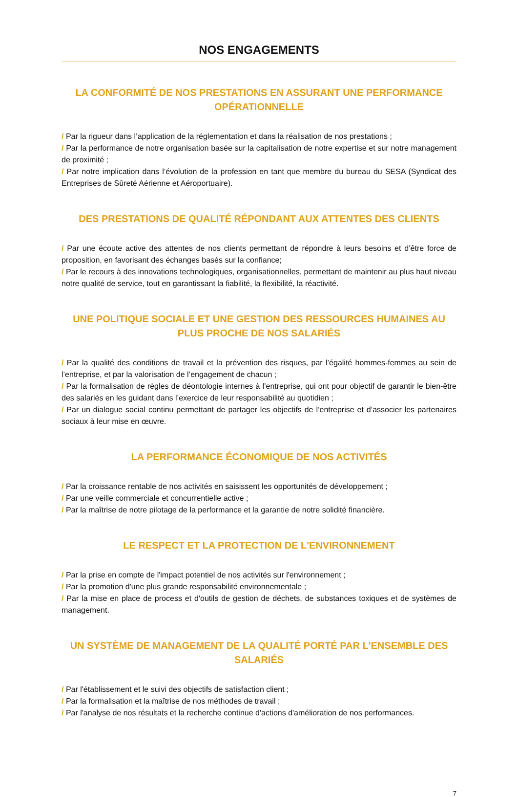NOS ENGAGEMENTS
LA CONFORMITÉ DE NOS PRESTATIONS EN ASSURANT UNE PERFORMANCE OPÉRATIONNELLE
/ Par la rigueur dans l’application de la réglementation et dans la réalisation de nos prestations ;
/ Par la performance de notre organisation basée sur la capitalisation de notre expertise et sur notre management de proximité ;
/ Par notre implication dans l’évolution de la profession en tant que membre du bureau du SESA (Syndicat des Entreprises de Sûreté Aérienne et Aéroportuaire).
DES PRESTATIONS DE QUALITÉ RÉPONDANT AUX ATTENTES DES CLIENTS
/ Par une écoute active des attentes de nos clients permettant de répondre à leurs besoins et d’être force de proposition, en favorisant des échanges basés sur la confiance;
/ Par le recours à des innovations technologiques, organisationnelles, permettant de maintenir au plus haut niveau notre qualité de service, tout en garantissant la fiabilité, la flexibilité, la réactivité.
UNE POLITIQUE SOCIALE ET UNE GESTION DES RESSOURCES HUMAINES AU PLUS PROCHE DE NOS SALARIÉS
/ Par la qualité des conditions de travail et la prévention des risques, par l’égalité hommes-femmes au sein de l’entreprise, et par la valorisation de l’engagement de chacun ;
/ Par la formalisation de règles de déontologie internes à l’entreprise, qui ont pour objectif de garantir le bien-être des salariés en les guidant dans l’exercice de leur responsabilité au quotidien ;
/ Par un dialogue social continu permettant de partager les objectifs de l’entreprise et d’associer les partenaires sociaux à leur mise en œuvre.
LA PERFORMANCE ÉCONOMIQUE DE NOS ACTIVITÉS
/ Par la croissance rentable de nos activités en saisissent les opportunités de développement ;
/ Par une veille commerciale et concurrentielle active ;
/ Par la maîtrise de notre pilotage de la performance et la garantie de notre solidité financière.
LE RESPECT ET LA PROTECTION DE L'ENVIRONNEMENT
/ Par la prise en compte de l'impact potentiel de nos activités sur l'environnement ;
/ Par la promotion d'une plus grande responsabilité environnementale ;
/ Par la mise en place de process et d'outils de gestion de déchets, de substances toxiques et de systèmes de management.
UN SYSTÈME DE MANAGEMENT DE LA QUALITÉ PORTÉ PAR L'ENSEMBLE DES SALARIÉS
/ Par l'établissement et le suivi des objectifs de satisfaction client ;
/ Par la formalisation et la maîtrise de nos méthodes de travail ;
/ Par l'analyse de nos résultats et la recherche continue d'actions d'amélioration de nos performances.
7